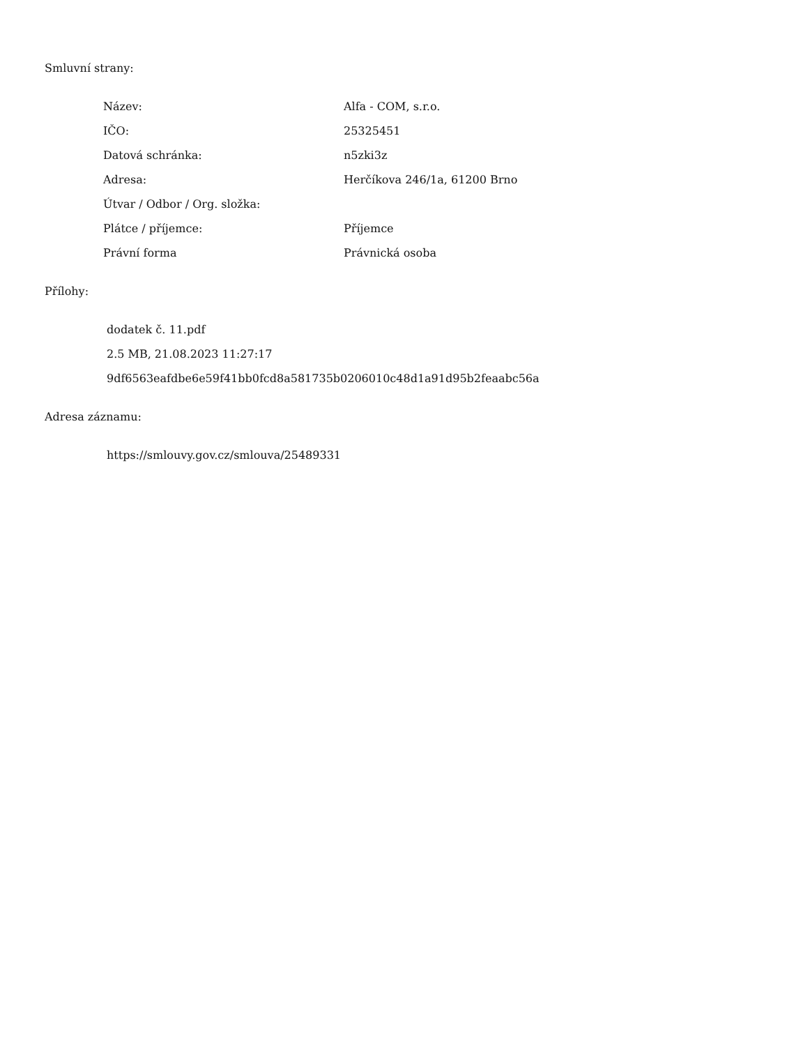Smluvní strany:
| Název: | Alfa - COM, s.r.o. |
| IČO: | 25325451 |
| Datová schránka: | n5zki3z |
| Adresa: | Herčíkova 246/1a, 61200 Brno |
| Útvar / Odbor / Org. složka: | |
| Plátce / příjemce: | Příjemce |
| Právní forma | Právnická osoba |
Přílohy:
dodatek č. 11.pdf
2.5 MB, 21.08.2023 11:27:17
9df6563eafdbe6e59f41bb0fcd8a581735b0206010c48d1a91d95b2feaabc56a
Adresa záznamu:
https://smlouvy.gov.cz/smlouva/25489331